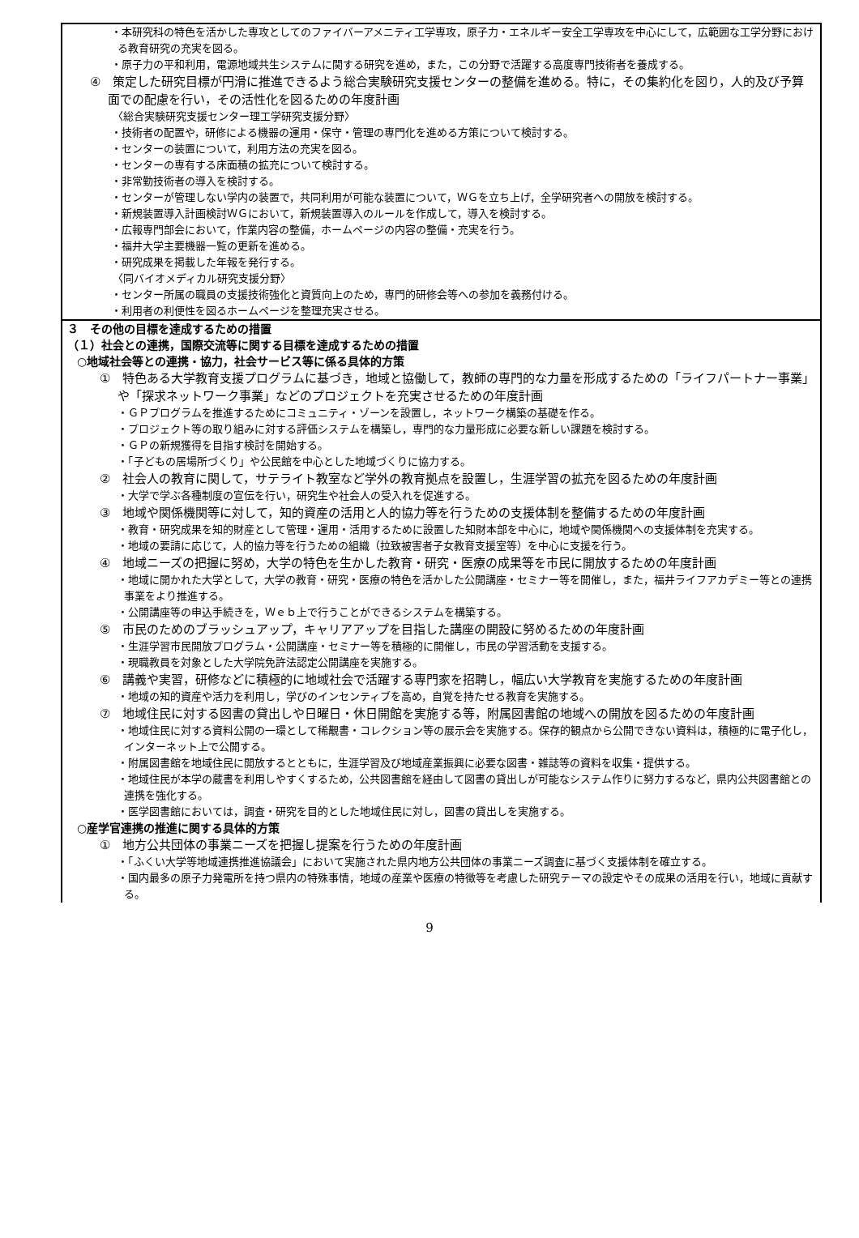・本研究科の特色を活かした専攻としてのファイバーアメニティ工学専攻，原子力・エネルギー安全工学専攻を中心にして，広範囲な工学分野における教育研究の充実を図る。
・原子力の平和利用，電源地域共生システムに関する研究を進め，また，この分野で活躍する高度専門技術者を養成する。
④　策定した研究目標が円滑に推進できるよう総合実験研究支援センターの整備を進める。特に，その集約化を図り，人的及び予算面での配慮を行い，その活性化を図るための年度計画
〈総合実験研究支援センター理工学研究支援分野〉
・技術者の配置や，研修による機器の運用・保守・管理の専門化を進める方策について検討する。
・センターの装置について，利用方法の充実を図る。
・センターの専有する床面積の拡充について検討する。
・非常勤技術者の導入を検討する。
・センターが管理しない学内の装置で，共同利用が可能な装置について，ＷＧを立ち上げ，全学研究者への開放を検討する。
・新規装置導入計画検討ＷＧにおいて，新規装置導入のルールを作成して，導入を検討する。
・広報専門部会において，作業内容の整備，ホームページの内容の整備・充実を行う。
・福井大学主要機器一覧の更新を進める。
・研究成果を掲載した年報を発行する。
〈同バイオメディカル研究支援分野〉
・センター所属の職員の支援技術強化と資質向上のため，専門的研修会等への参加を義務付ける。
・利用者の利便性を図るホームページを整理充実させる。
３　その他の目標を達成するための措置
（１）社会との連携，国際交流等に関する目標を達成するための措置
○地域社会等との連携・協力，社会サービス等に係る具体的方策
①　特色ある大学教育支援プログラムに基づき，地域と協働して，教師の専門的な力量を形成するための「ライフパートナー事業」や「探求ネットワーク事業」などのプロジェクトを充実させるための年度計画
・ＧＰプログラムを推進するためにコミュニティ・ゾーンを設置し，ネットワーク構築の基礎を作る。
・プロジェクト等の取り組みに対する評価システムを構築し，専門的な力量形成に必要な新しい課題を検討する。
・ＧＰの新規獲得を目指す検討を開始する。
・「子どもの居場所づくり」や公民館を中心とした地域づくりに協力する。
②　社会人の教育に関して，サテライト教室など学外の教育拠点を設置し，生涯学習の拡充を図るための年度計画
・大学で学ぶ各種制度の宣伝を行い，研究生や社会人の受入れを促進する。
③　地域や関係機関等に対して，知的資産の活用と人的協力等を行うための支援体制を整備するための年度計画
・教育・研究成果を知的財産として管理・運用・活用するために設置した知財本部を中心に，地域や関係機関への支援体制を充実する。
・地域の要請に応じて，人的協力等を行うための組織（拉致被害者子女教育支援室等）を中心に支援を行う。
④　地域ニーズの把握に努め，大学の特色を生かした教育・研究・医療の成果等を市民に開放するための年度計画
・地域に開かれた大学として，大学の教育・研究・医療の特色を活かした公開講座・セミナー等を開催し，また，福井ライフアカデミー等との連携事業をより推進する。
・公開講座等の申込手続きを，Ｗｅｂ上で行うことができるシステムを構築する。
⑤　市民のためのブラッシュアップ，キャリアアップを目指した講座の開設に努めるための年度計画
・生涯学習市民開放プログラム・公開講座・セミナー等を積極的に開催し，市民の学習活動を支援する。
・現職教員を対象とした大学院免許法認定公開講座を実施する。
⑥　講義や実習，研修などに積極的に地域社会で活躍する専門家を招聘し，幅広い大学教育を実施するための年度計画
・地域の知的資産や活力を利用し，学びのインセンティブを高め，自覚を持たせる教育を実施する。
⑦　地域住民に対する図書の貸出しや日曜日・休日開館を実施する等，附属図書館の地域への開放を図るための年度計画
・地域住民に対する資料公開の一環として稀覯書・コレクション等の展示会を実施する。保存的観点から公開できない資料は，積極的に電子化し，インターネット上で公開する。
・附属図書館を地域住民に開放するとともに，生涯学習及び地域産業振興に必要な図書・雑誌等の資料を収集・提供する。
・地域住民が本学の蔵書を利用しやすくするため，公共図書館を経由して図書の貸出しが可能なシステム作りに努力するなど，県内公共図書館との連携を強化する。
・医学図書館においては，調査・研究を目的とした地域住民に対し，図書の貸出しを実施する。
○産学官連携の推進に関する具体的方策
①　地方公共団体の事業ニーズを把握し提案を行うための年度計画
・「ふくい大学等地域連携推進協議会」において実施された県内地方公共団体の事業ニーズ調査に基づく支援体制を確立する。
・国内最多の原子力発電所を持つ県内の特殊事情，地域の産業や医療の特徴等を考慮した研究テーマの設定やその成果の活用を行い，地域に貢献する。
9